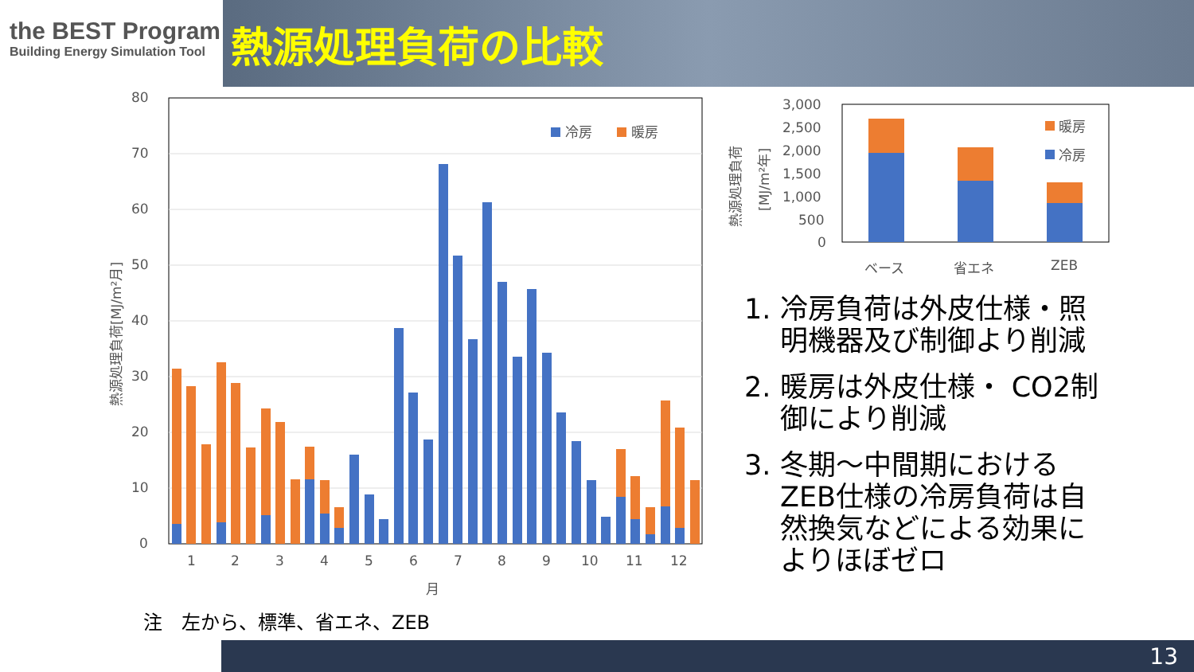the BEST Program
Building Energy Simulation Tool
熱源処理負荷の比較
80
70
60
50
40
30
20
10
0
冷房
暖房
1
2
3
4
5
6
7
8
9
10
11
12
月
熱源処理負荷[MJ/m²月]
3,000
2,500
2,000
1,500
1,000
500
0
暖房
冷房
ベース
省エネ
ZEB
熱源処理負荷
[MJ/m²年]
1. 冷房負荷は外皮仕様・照明機器及び制御より削減
2. 暖房は外皮仕様・ CO2制御により削減
3. 冬期～中間期におけるZEB仕様の冷房負荷は自然換気などによる効果によりほぼゼロ
注　左から、標準、省エネ、ZEB
13